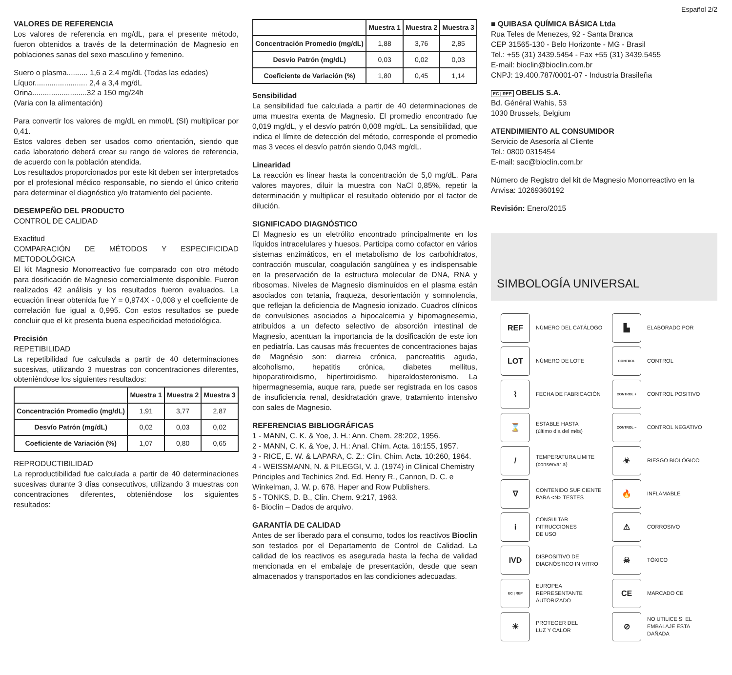Español 2/2
VALORES DE REFERENCIA
Los valores de referencia en mg/dL, para el presente método, fueron obtenidos a través de la determinación de Magnesio en poblaciones sanas del sexo masculino y femenino.
Suero o plasma.......... 1,6 a 2,4 mg/dL (Todas las edades)
Líquor......................... 2,4 a 3,4 mg/dL
Orina..........................32 a 150 mg/24h
(Varia con la alimentación)
Para convertir los valores de mg/dL en mmol/L (SI) multiplicar por 0,41.
Estos valores deben ser usados como orientación, siendo que cada laboratorio deberá crear su rango de valores de referencia, de acuerdo con la población atendida.
Los resultados proporcionados por este kit deben ser interpretados por el profesional médico responsable, no siendo el único criterio para determinar el diagnóstico y/o tratamiento del paciente.
DESEMPEÑO DEL PRODUCTO
CONTROL DE CALIDAD
Exactitud
COMPARACIÓN DE MÉTODOS Y ESPECIFICIDAD METODOLÓGICA
El kit Magnesio Monorreactivo fue comparado con otro método para dosificación de Magnesio comercialmente disponible. Fueron realizados 42 análisis y los resultados fueron evaluados. La ecuación linear obtenida fue Y = 0,974X - 0,008 y el coeficiente de correlación fue igual a 0,995. Con estos resultados se puede concluir que el kit presenta buena especificidad metodológica.
Precisión
REPETIBILIDAD
La repetibilidad fue calculada a partir de 40 determinaciones sucesivas, utilizando 3 muestras con concentraciones diferentes, obteniéndose los siguientes resultados:
| | Muestra 1 | Muestra 2 | Muestra 3 |
| --- | --- | --- | --- |
| Concentración Promedio (mg/dL) | 1,91 | 3,77 | 2,87 |
| Desvío Patrón (mg/dL) | 0,02 | 0,03 | 0,02 |
| Coeficiente de Variación (%) | 1,07 | 0,80 | 0,65 |
REPRODUCTIBILIDAD
La reproductibilidad fue calculada a partir de 40 determinaciones sucesivas durante 3 días consecutivos, utilizando 3 muestras con concentraciones diferentes, obteniéndose los siguientes resultados:
| | Muestra 1 | Muestra 2 | Muestra 3 |
| --- | --- | --- | --- |
| Concentración Promedio (mg/dL) | 1,88 | 3,76 | 2,85 |
| Desvío Patrón (mg/dL) | 0,03 | 0,02 | 0,03 |
| Coeficiente de Variación (%) | 1,80 | 0,45 | 1,14 |
Sensibilidad
La sensibilidad fue calculada a partir de 40 determinaciones de uma muestra exenta de Magnesio. El promedio encontrado fue 0,019 mg/dL, y el desvío patrón 0,008 mg/dL. La sensibilidad, que indica el límite de detección del método, corresponde el promedio mas 3 veces el desvío patrón siendo 0,043 mg/dL.
Linearidad
La reacción es linear hasta la concentración de 5,0 mg/dL. Para valores mayores, diluir la muestra con NaCl 0,85%, repetir la determinación y multiplicar el resultado obtenido por el factor de dilución.
SIGNIFICADO DIAGNÓSTICO
El Magnesio es un eletrólito encontrado principalmente en los líquidos intracelulares y huesos. Participa como cofactor en vários sistemas enzimáticos, en el metabolismo de los carbohidratos, contracción muscular, coagulación sangüínea y es indispensable en la preservación de la estructura molecular de DNA, RNA y ribosomas. Niveles de Magnesio disminuídos en el plasma están asociados con tetania, fraqueza, desorientación y somnolencia, que reflejan la deficiencia de Magnesio ionizado. Cuadros clínicos de convulsiones asociados a hipocalcemia y hipomagnesemia, atribuídos a un defecto selectivo de absorción intestinal de Magnesio, acentuan la importancia de la dosificación de este ion en pediatría. Las causas más frecuentes de concentraciones bajas de Magnésio son: diarreia crónica, pancreatitis aguda, alcoholismo, hepatitis crónica, diabetes mellitus, hipoparatiroidismo, hipertiroidismo, hiperaldosteronismo. La hipermagnesemia, auque rara, puede ser registrada en los casos de insuficiencia renal, desidratación grave, tratamiento intensivo con sales de Magnesio.
REFERENCIAS BIBLIOGRÁFICAS
1 - MANN, C. K. & Yoe, J. H.: Ann. Chem. 28:202, 1956.
2 - MANN, C. K. & Yoe, J. H.: Anal. Chim. Acta. 16:155, 1957.
3 - RICE, E. W. & LAPARA, C. Z.: Clin. Chim. Acta. 10:260, 1964.
4 - WEISSMANN, N. & PILEGGI, V. J. (1974) in Clinical Chemistry Principles and Techinics 2nd. Ed. Henry R., Cannon, D. C. e Winkelman, J. W. p. 678. Haper and Row Publishers.
5 - TONKS, D. B., Clin. Chem. 9:217, 1963.
6- Bioclin – Dados de arquivo.
GARANTÍA DE CALIDAD
Antes de ser liberado para el consumo, todos los reactivos Bioclin son testados por el Departamento de Control de Calidad. La calidad de los reactivos es asegurada hasta la fecha de validad mencionada en el embalaje de presentación, desde que sean almacenados y transportados en las condiciones adecuadas.
■ QUIBASA QUÍMICA BÁSICA Ltda
Rua Teles de Menezes, 92 - Santa Branca
CEP 31565-130 - Belo Horizonte - MG - Brasil
Tel.: +55 (31) 3439.5454 - Fax +55 (31) 3439.5455
E-mail: bioclin@bioclin.com.br
CNPJ: 19.400.787/0001-07 - Industria Brasileña
EC | REP OBELIS S.A.
Bd. Général Wahis, 53
1030 Brussels, Belgium
ATENDIMIENTO AL CONSUMIDOR
Servicio de Asesoría al Cliente
Tel.: 0800 0315454
E-mail: sac@bioclin.com.br
Número de Registro del kit de Magnesio Monorreactivo en la Anvisa: 10269360192
Revisión: Enero/2015
SIMBOLOGÍA UNIVERSAL
REF
NÚMERO DEL CATÁLOGO
▙
ELABORADO POR
LOT
NÚMERO DE LOTE
CONTROL
CONTROL
⌇
FECHA DE FABRICACIÓN
CONTROL +
CONTROL POSITIVO
⌛
ESTABLE HASTA
(último dia del mês)
CONTROL −
CONTROL NEGATIVO
/
TEMPERATURA LIMITE
(conservar a)
☣
RIESGO BIOLÓGICO
∇
CONTENIDO SUFICIENTE
PARA <N> TESTES
🔥
INFLAMABLE
i
CONSULTAR INTRUCCIONES
DE USO
⚠
CORROSIVO
IVD
DISPOSITIVO DE
DIAGNÓSTICO IN VITRO
☠
TÓXICO
EC | REP
EUROPEA REPRESENTANTE
AUTORIZADO
CE
MARCADO CE
☀
PROTEGER DEL
LUZ Y CALOR
⊘
NO UTILICE SI EL
EMBALAJE ESTA
DAÑADA